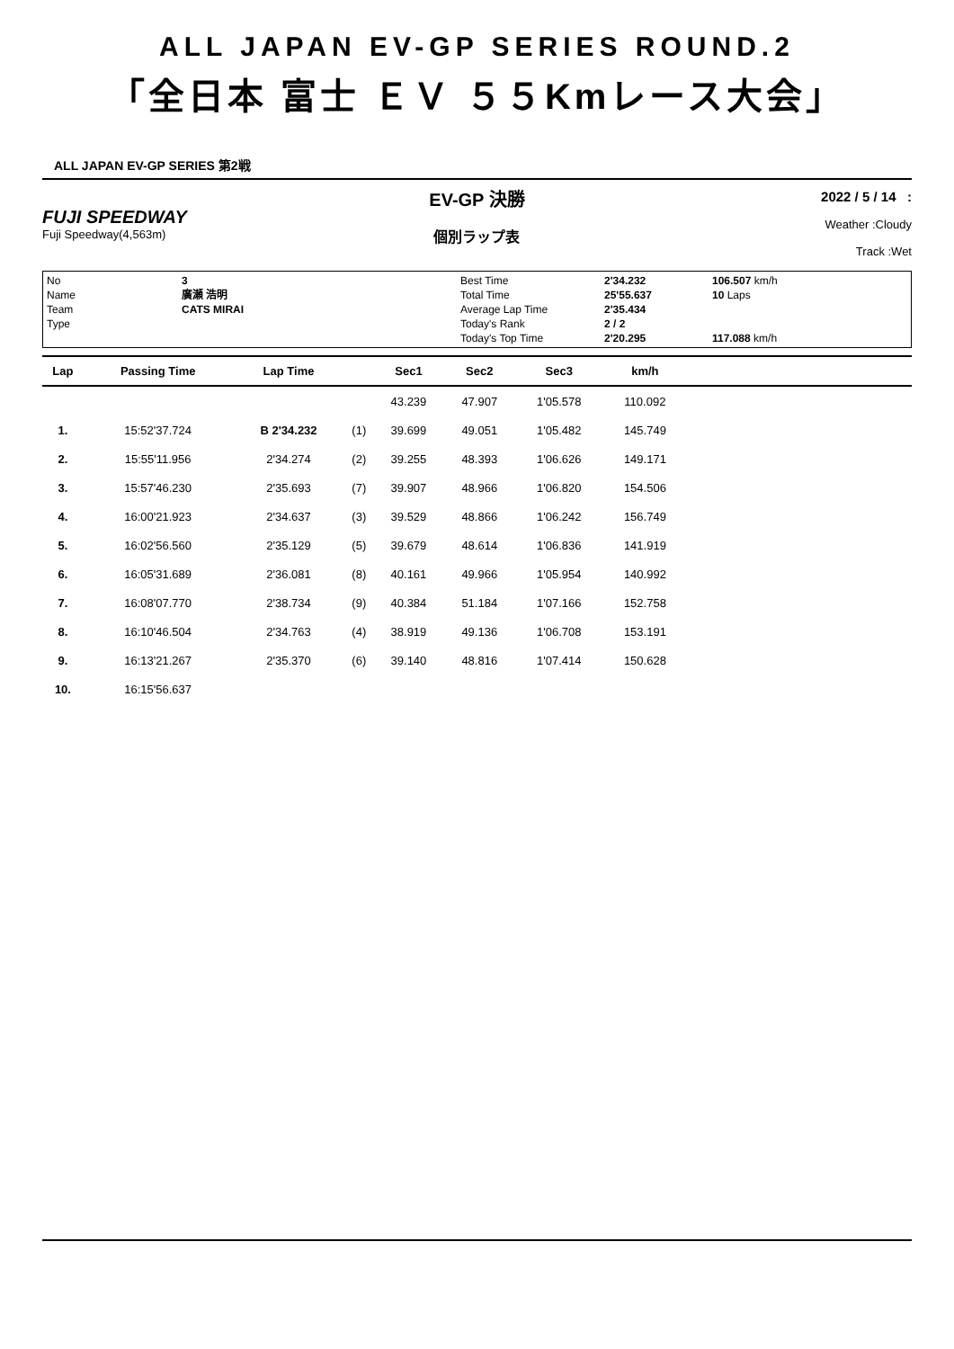ALL JAPAN EV-GP SERIES ROUND.2
「全日本 富士 ＥＶ ５５Kmレース大会」
ALL JAPAN EV-GP SERIES 第2戦
FUJI SPEEDWAY
Fuji Speedway(4,563m)
EV-GP 決勝
個別ラップ表
2022 / 5 / 14 :
Weather :Cloudy
Track :Wet
No
Name
Team
Type
3
廣瀬 浩明
CATS MIRAI
Best Time
Total Time
Average Lap Time
Today's Rank
Today's Top Time
2'34.232
25'55.637
2'35.434
2 / 2
2'20.295
106.507 km/h
10 Laps
117.088 km/h
| Lap | Passing Time | Lap Time | | Sec1 | Sec2 | Sec3 | km/h | |
| --- | --- | --- | --- | --- | --- | --- | --- | --- |
| | | | | 43.239 | 47.907 | 1'05.578 | 110.092 | |
| 1. | 15:52'37.724 | B 2'34.232 | (1) | 39.699 | 49.051 | 1'05.482 | 145.749 | |
| 2. | 15:55'11.956 | 2'34.274 | (2) | 39.255 | 48.393 | 1'06.626 | 149.171 | |
| 3. | 15:57'46.230 | 2'35.693 | (7) | 39.907 | 48.966 | 1'06.820 | 154.506 | |
| 4. | 16:00'21.923 | 2'34.637 | (3) | 39.529 | 48.866 | 1'06.242 | 156.749 | |
| 5. | 16:02'56.560 | 2'35.129 | (5) | 39.679 | 48.614 | 1'06.836 | 141.919 | |
| 6. | 16:05'31.689 | 2'36.081 | (8) | 40.161 | 49.966 | 1'05.954 | 140.992 | |
| 7. | 16:08'07.770 | 2'38.734 | (9) | 40.384 | 51.184 | 1'07.166 | 152.758 | |
| 8. | 16:10'46.504 | 2'34.763 | (4) | 38.919 | 49.136 | 1'06.708 | 153.191 | |
| 9. | 16:13'21.267 | 2'35.370 | (6) | 39.140 | 48.816 | 1'07.414 | 150.628 | |
| 10. | 16:15'56.637 | | | | | | | |